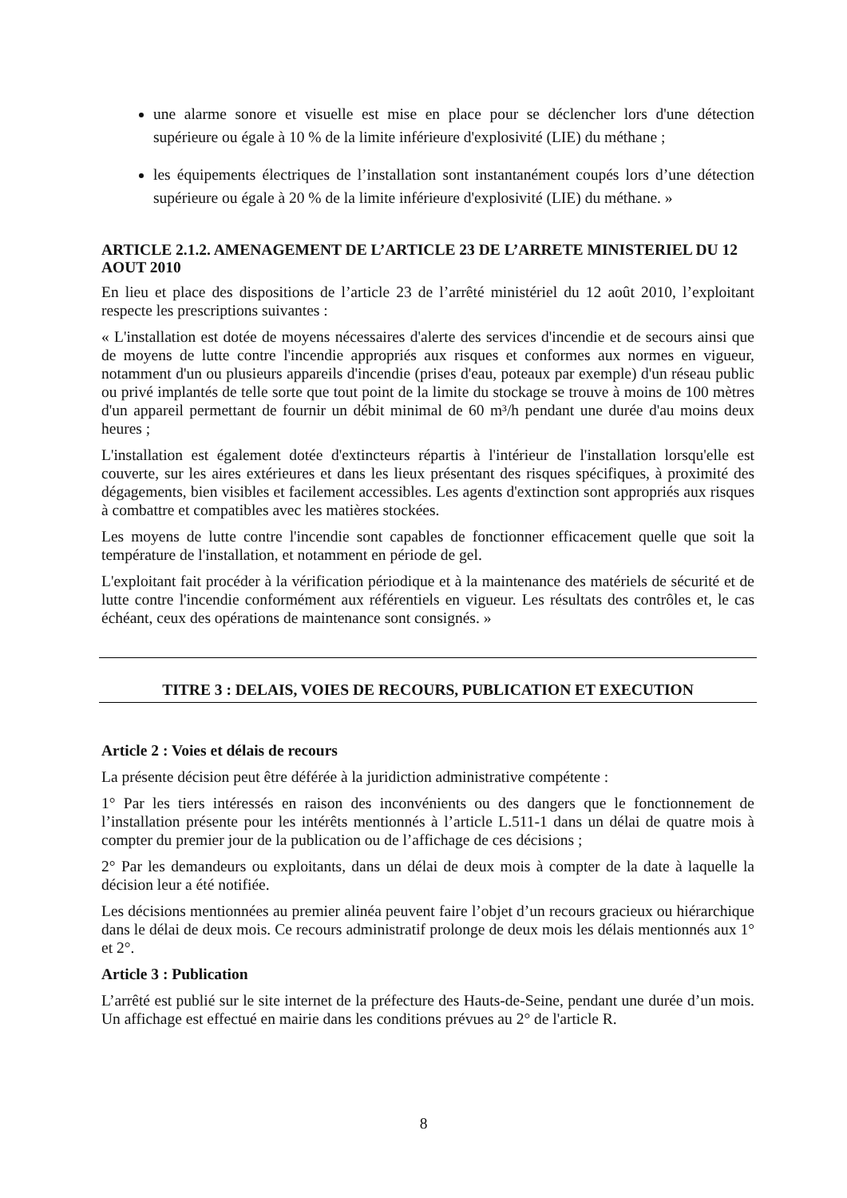une alarme sonore et visuelle est mise en place pour se déclencher lors d'une détection supérieure ou égale à 10 % de la limite inférieure d'explosivité (LIE) du méthane ;
les équipements électriques de l’installation sont instantanément coupés lors d’une détection supérieure ou égale à 20 % de la limite inférieure d'explosivité (LIE) du méthane. »
ARTICLE 2.1.2. AMENAGEMENT DE L’ARTICLE 23 DE L’ARRETE MINISTERIEL DU 12 AOUT 2010
En lieu et place des dispositions de l’article 23 de l’arrêté ministériel du 12 août 2010, l’exploitant respecte les prescriptions suivantes :
« L'installation est dotée de moyens nécessaires d'alerte des services d'incendie et de secours ainsi que de moyens de lutte contre l'incendie appropriés aux risques et conformes aux normes en vigueur, notamment d'un ou plusieurs appareils d'incendie (prises d'eau, poteaux par exemple) d'un réseau public ou privé implantés de telle sorte que tout point de la limite du stockage se trouve à moins de 100 mètres d'un appareil permettant de fournir un débit minimal de 60 m³/h pendant une durée d'au moins deux heures ;
L'installation est également dotée d'extincteurs répartis à l'intérieur de l'installation lorsqu'elle est couverte, sur les aires extérieures et dans les lieux présentant des risques spécifiques, à proximité des dégagements, bien visibles et facilement accessibles. Les agents d'extinction sont appropriés aux risques à combattre et compatibles avec les matières stockées.
Les moyens de lutte contre l'incendie sont capables de fonctionner efficacement quelle que soit la température de l'installation, et notamment en période de gel.
L'exploitant fait procéder à la vérification périodique et à la maintenance des matériels de sécurité et de lutte contre l'incendie conformément aux référentiels en vigueur. Les résultats des contrôles et, le cas échéant, ceux des opérations de maintenance sont consignés. »
TITRE 3 : DELAIS, VOIES DE RECOURS, PUBLICATION ET EXECUTION
Article 2 : Voies et délais de recours
La présente décision peut être déférée à la juridiction administrative compétente :
1° Par les tiers intéressés en raison des inconvénients ou des dangers que le fonctionnement de l’installation présente pour les intérêts mentionnés à l’article L.511-1 dans un délai de quatre mois à compter du premier jour de la publication ou de l’affichage de ces décisions ;
2° Par les demandeurs ou exploitants, dans un délai de deux mois à compter de la date à laquelle la décision leur a été notifiée.
Les décisions mentionnées au premier alinéa peuvent faire l’objet d’un recours gracieux ou hiérarchique dans le délai de deux mois. Ce recours administratif prolonge de deux mois les délais mentionnés aux 1° et 2°.
Article 3 : Publication
L’arrêté est publié sur le site internet de la préfecture des Hauts-de-Seine, pendant une durée d’un mois. Un affichage est effectué en mairie dans les conditions prévues au 2° de l'article R.
8